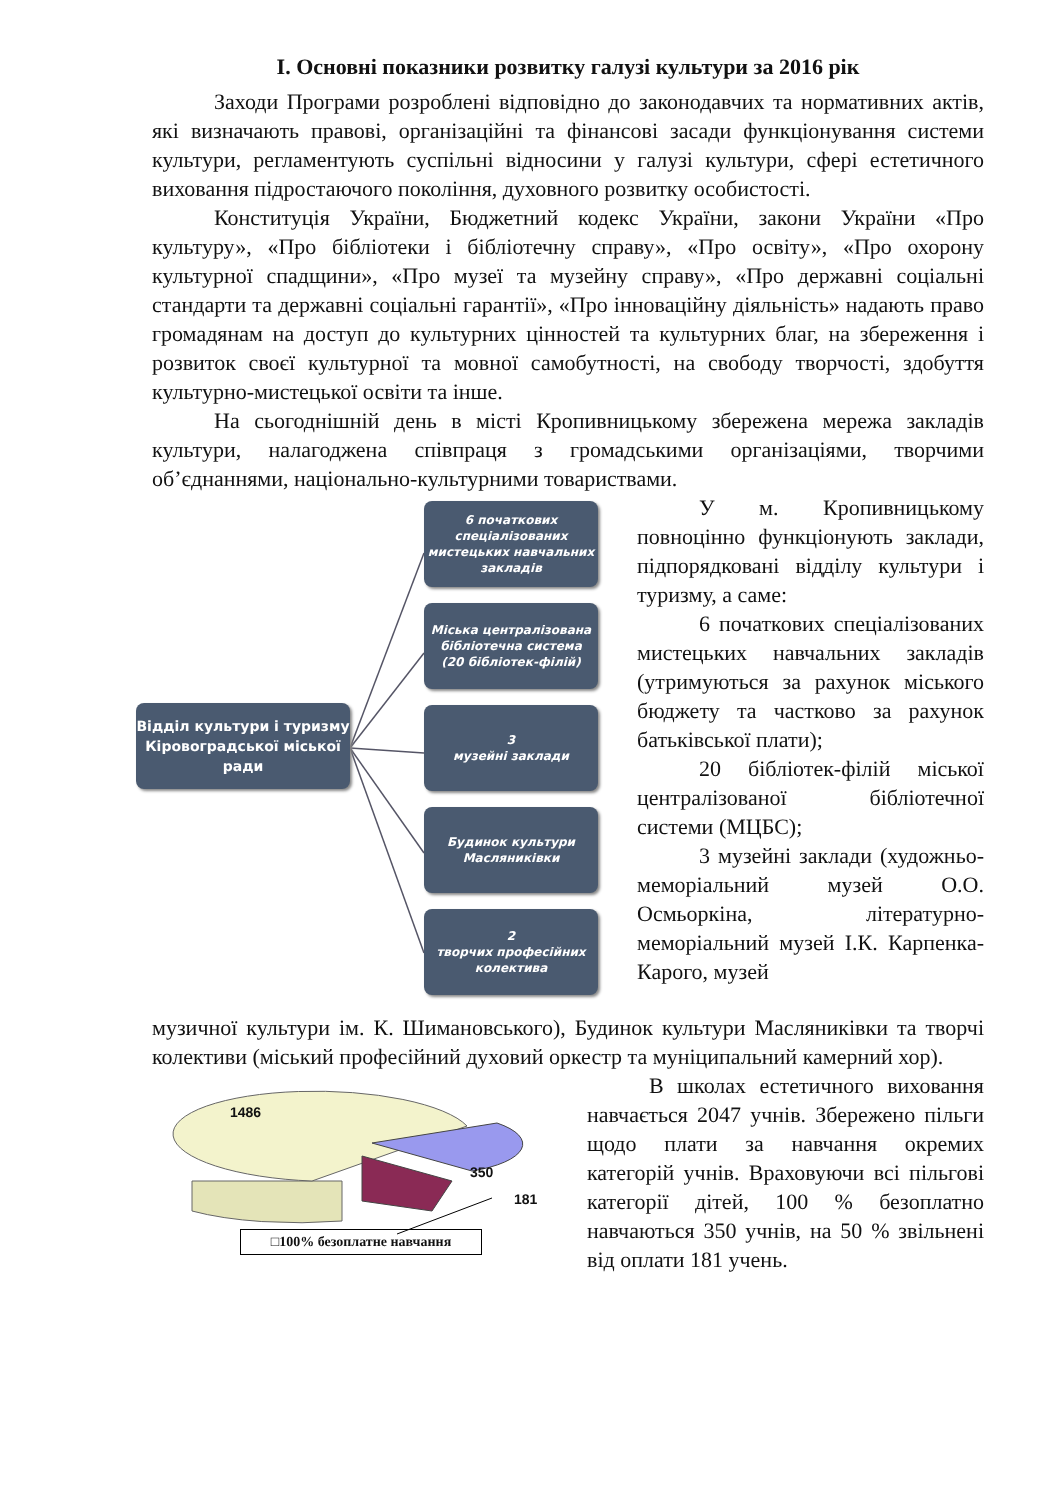І. Основні показники розвитку галузі культури за 2016 рік
Заходи Програми розроблені відповідно до законодавчих та нормативних актів, які визначають правові, організаційні та фінансові засади функціонування системи культури, регламентують суспільні відносини у галузі культури, сфері естетичного виховання підростаючого покоління, духовного розвитку особистості.
Конституція України, Бюджетний кодекс України, закони України «Про культуру», «Про бібліотеки і бібліотечну справу», «Про освіту», «Про охорону культурної спадщини», «Про музеї та музейну справу», «Про державні соціальні стандарти та державні соціальні гарантії», «Про інноваційну діяльність» надають право громадянам на доступ до культурних цінностей та культурних благ, на збереження і розвиток своєї культурної та мовної самобутності, на свободу творчості, здобуття культурно-мистецької освіти та інше.
На сьогоднішній день в місті Кропивницькому збережена мережа закладів культури, налагоджена співпраця з громадськими організаціями, творчими об’єднаннями, національно-культурними товариствами.
Відділ культури і туризму Кіровоградської міської ради
6 початкових спеціалізованих мистецьких навчальних закладів
Міська централізована бібліотечна система
(20 бібліотек-філій)
3
музейні заклади
Будинок культури Масляниківки
2
творчих професійних колектива
У м. Кропивницькому повноцінно функціонують заклади, підпорядковані відділу культури і туризму, а саме:
6 початкових спеціалізованих мистецьких навчальних закладів (утримуються за рахунок міського бюджету та частково за рахунок батьківської плати);
20 бібліотек-філій міської централізованої бібліотечної системи (МЦБС);
3 музейні заклади (художньо-меморіальний музей О.О. Осмьоркіна, літературно-меморіальний музей І.К. Карпенка-Карого, музей
музичної культури ім. К. Шимановського), Будинок культури Масляниківки та творчі колективи (міський професійний духовий оркестр та муніципальний камерний хор).
1486
350
181
□100% безоплатне навчання
В школах естетичного виховання навчається 2047 учнів. Збережено пільги щодо плати за навчання окремих категорій учнів. Враховуючи всі пільгові категорії дітей, 100 % безоплатно навчаються 350 учнів, на 50 % звільнені від оплати 181 учень.